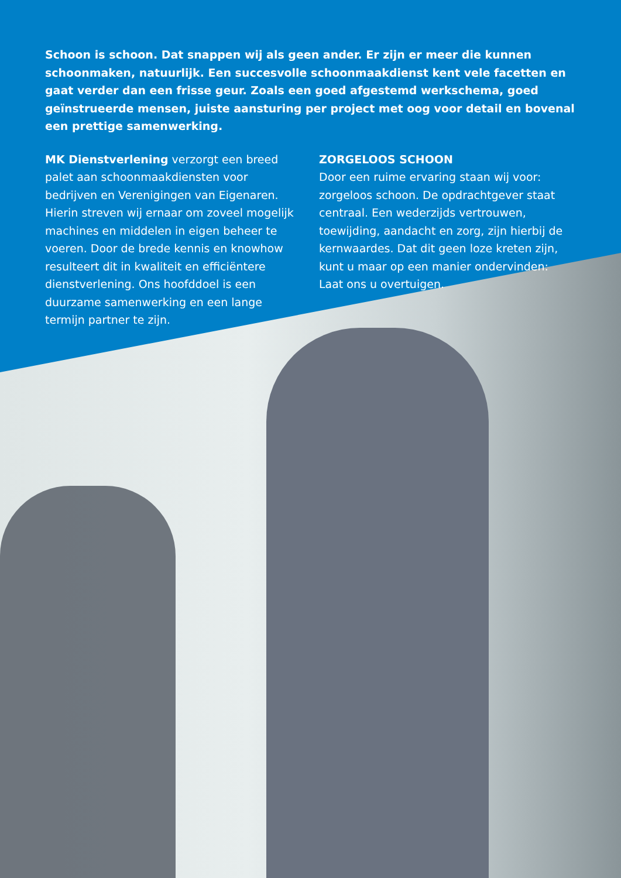Schoon is schoon. Dat snappen wij als geen ander. Er zijn er meer die kunnen schoonmaken, natuurlijk. Een succesvolle schoonmaakdienst kent vele facetten en gaat verder dan een frisse geur. Zoals een goed afgestemd werkschema, goed geïnstrueerde mensen, juiste aansturing per project met oog voor detail en bovenal een prettige samenwerking.
MK Dienstverlening verzorgt een breed palet aan schoonmaakdiensten voor bedrijven en Verenigingen van Eigenaren. Hierin streven wij ernaar om zoveel mogelijk machines en middelen in eigen beheer te voeren. Door de brede kennis en knowhow resulteert dit in kwaliteit en efficiëntere dienstverlening. Ons hoofddoel is een duurzame samenwerking en een lange termijn partner te zijn.
ZORGELOOS SCHOON
Door een ruime ervaring staan wij voor: zorgeloos schoon. De opdrachtgever staat centraal. Een wederzijds vertrouwen, toewijding, aandacht en zorg, zijn hierbij de kernwaardes. Dat dit geen loze kreten zijn, kunt u maar op een manier ondervinden: Laat ons u overtuigen.